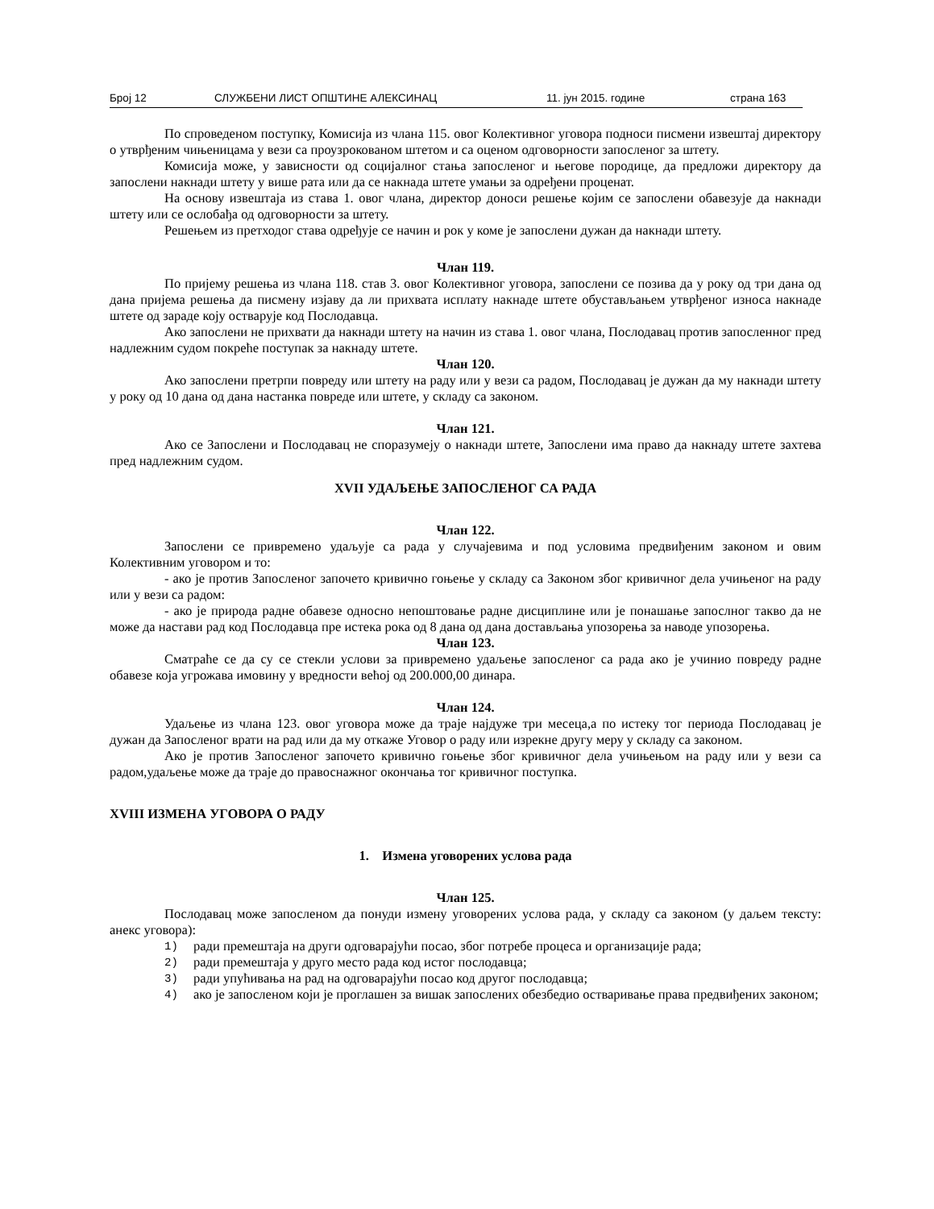Број 12 СЛУЖБЕНИ ЛИСТ ОПШТИНЕ АЛЕКСИНАЦ 11. јун 2015. године страна 163
По спроведеном поступку, Комисија из члана 115. овог Колективног уговора подноси писмени извештај директору о утврђеним чињеницама у вези са проузрокованом штетом и са оценом одговорности запосленог за штету.
Комисија може, у зависности од социјалног стања запосленог и његове породице, да предложи директору да запослени накнади штету у више рата или да се накнада штете умањи за одређени проценат.
На основу извештаја из става 1. овог члана, директор доноси решење којим се запослени обавезује да накнади штету или се ослобађа од одговорности за штету.
Решењем из претходог става одређује се начин и рок у коме је запослени дужан да накнади штету.
Члан 119.
По пријему решења из члана 118. став 3. овог Колективног уговора, запослени се позива да у року од три дана од дана пријема решења да писмену изјаву да ли прихвата исплату накнаде штете обустављањем утврђеног износа накнаде штете од зараде коју остварује код Послодавца.
Ако запослени не прихвати да накнади штету на начин из става 1. овог члана, Послодавац против запосленног пред надлежним судом покреће поступак за накнаду штете.
Члан 120.
Ако запослени претрпи повреду или штету на раду или у вези са радом, Послодавац је дужан да му накнади штету у року од 10 дана од дана настанка повреде или штете, у складу са законом.
Члан 121.
Ако се Запослени и Послодавац не споразумеју о накнади штете, Запослени има право да накнаду штете захтева пред надлежним судом.
XVII УДАЉЕЊЕ ЗАПОСЛЕНОГ СА РАДА
Члан 122.
Запослени се привремено удаљује са рада у случајевима и под условима предвиђеним законом и овим Колективним уговором и то:
- ако је против Запосленог започето кривично гоњење у складу са Законом због кривичног дела учињеног на раду или у вези са радом:
- ако је природа радне обавезе односно непоштовање радне дисциплине или је понашање запослног такво да не може да настави рад код Послодавца пре истека рока од 8 дана од дана достављања упозорења за наводе упозорења.
Члан 123.
Сматраће се да су се стекли услови за привремено удаљење запосленог са рада ако је учинио повреду радне обавезе која угрожава имовину у вредности већој од 200.000,00 динара.
Члан 124.
Удаљење из члана 123. овог уговора може да траје најдуже три месеца,а по истеку тог периода Послодавац је дужан да Запосленог врати на рад или да му откаже Уговор о раду или изрекне другу меру у складу са законом.
Ако је против Запосленог започето кривично гоњење због кривичног дела учињењом на раду или у вези са радом,удаљење може да траје до правоснажног окончања тог кривичног поступка.
XVIII ИЗМЕНА УГОВОРА О РАДУ
1. Измена уговорених услова рада
Члан 125.
Послодавац може запосленом да понуди измену уговорених услова рада, у складу са законом (у даљем тексту: анекс уговора):
1) ради премештаја на други одговарајући посао, због потребе процеса и организације рада;
2) ради премештаја у друго место рада код истог послодавца;
3) ради упућивања на рад на одговарајући посао код другог послодавца;
4) ако је запосленом који је проглашен за вишак запослених обезбедио остваривање права предвиђених законом;